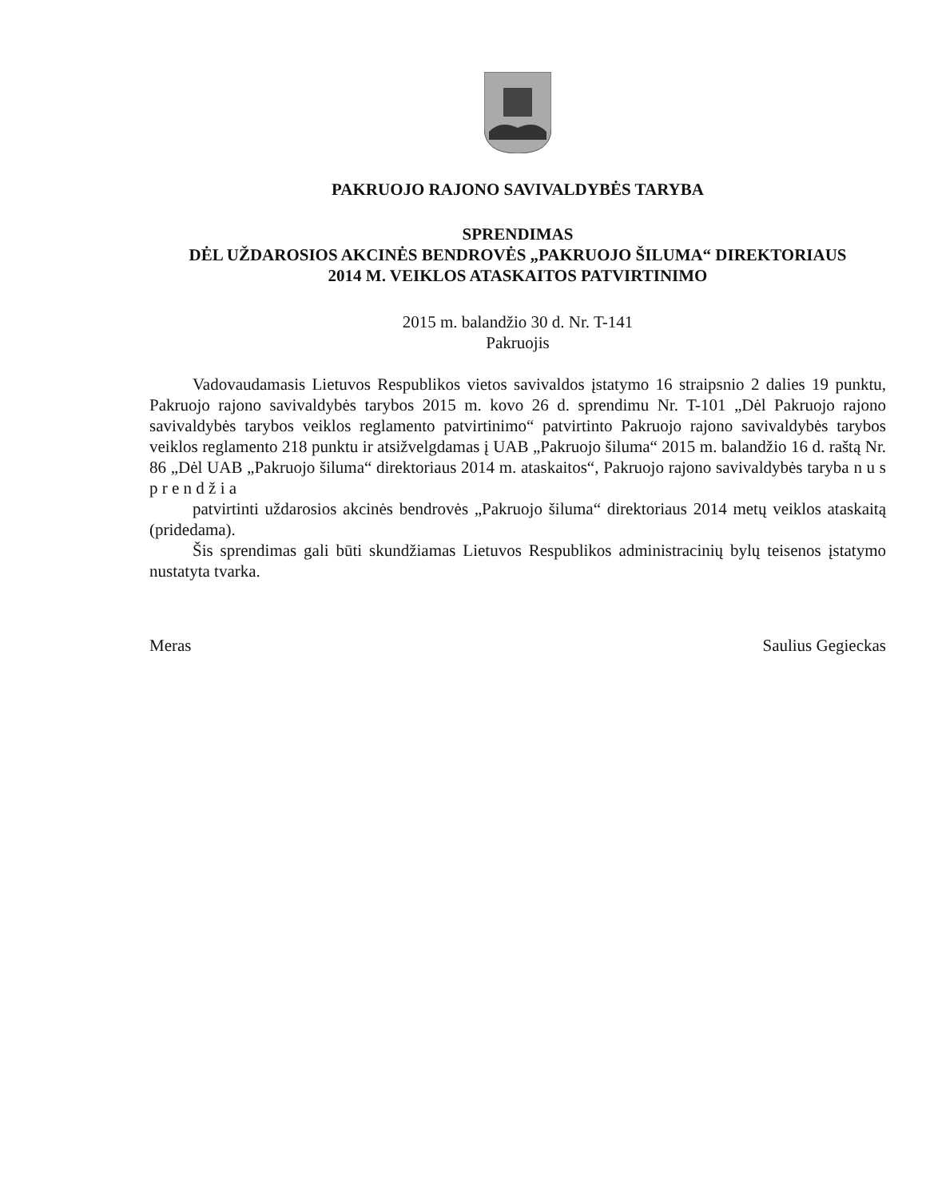PAKRUOJO RAJONO SAVIVALDYBĖS TARYBA
SPRENDIMAS
DĖL UŽDAROSIOS AKCINĖS BENDROVĖS „PAKRUOJO ŠILUMA“ DIREKTORIAUS
2014 M. VEIKLOS ATASKAITOS PATVIRTINIMO
2015 m. balandžio 30 d. Nr. T-141
Pakruojis
Vadovaudamasis Lietuvos Respublikos vietos savivaldos įstatymo 16 straipsnio 2 dalies 19 punktu, Pakruojo rajono savivaldybės tarybos 2015 m. kovo 26 d. sprendimu Nr. T-101 „Dėl Pakruojo rajono savivaldybės tarybos veiklos reglamento patvirtinimo“ patvirtinto Pakruojo rajono savivaldybės tarybos veiklos reglamento 218 punktu ir atsižvelgdamas į UAB „Pakruojo šiluma“ 2015 m. balandžio 16 d. raštą Nr. 86 „Dėl UAB „Pakruojo šiluma“ direktoriaus 2014 m. ataskaitos“, Pakruojo rajono savivaldybės taryba n u s p r e n d ž i a
patvirtinti uždarosios akcinės bendrovės „Pakruojo šiluma“ direktoriaus 2014 metų veiklos ataskaitą (pridedama).
Šis sprendimas gali būti skundžiamas Lietuvos Respublikos administracinių bylų teisenos įstatymo nustatyta tvarka.
Meras Saulius Gegieckas